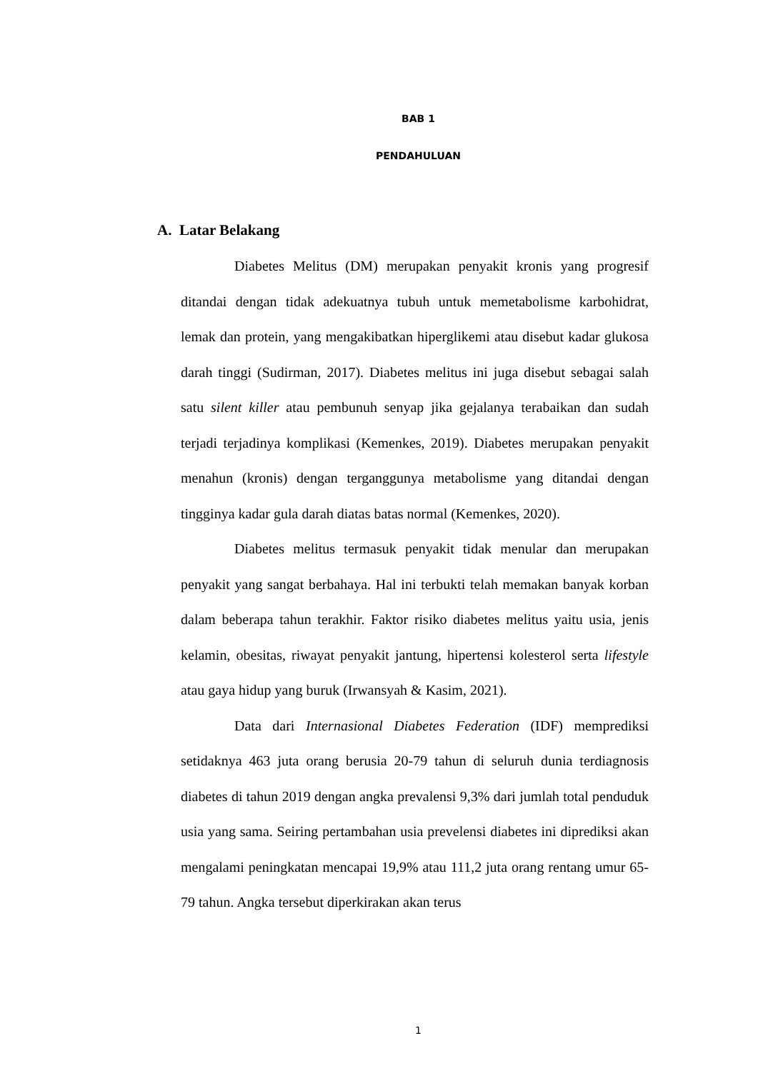BAB 1
PENDAHULUAN
A. Latar Belakang
Diabetes Melitus (DM) merupakan penyakit kronis yang progresif ditandai dengan tidak adekuatnya tubuh untuk memetabolisme karbohidrat, lemak dan protein, yang mengakibatkan hiperglikemi atau disebut kadar glukosa darah tinggi (Sudirman, 2017). Diabetes melitus ini juga disebut sebagai salah satu silent killer atau pembunuh senyap jika gejalanya terabaikan dan sudah terjadi terjadinya komplikasi (Kemenkes, 2019). Diabetes merupakan penyakit menahun (kronis) dengan terganggunya metabolisme yang ditandai dengan tingginya kadar gula darah diatas batas normal (Kemenkes, 2020).
Diabetes melitus termasuk penyakit tidak menular dan merupakan penyakit yang sangat berbahaya. Hal ini terbukti telah memakan banyak korban dalam beberapa tahun terakhir. Faktor risiko diabetes melitus yaitu usia, jenis kelamin, obesitas, riwayat penyakit jantung, hipertensi kolesterol serta lifestyle atau gaya hidup yang buruk (Irwansyah & Kasim, 2021).
Data dari Internasional Diabetes Federation (IDF) memprediksi setidaknya 463 juta orang berusia 20-79 tahun di seluruh dunia terdiagnosis diabetes di tahun 2019 dengan angka prevalensi 9,3% dari jumlah total penduduk usia yang sama. Seiring pertambahan usia prevelensi diabetes ini diprediksi akan mengalami peningkatan mencapai 19,9% atau 111,2 juta orang rentang umur 65-79 tahun. Angka tersebut diperkirakan akan terus
1